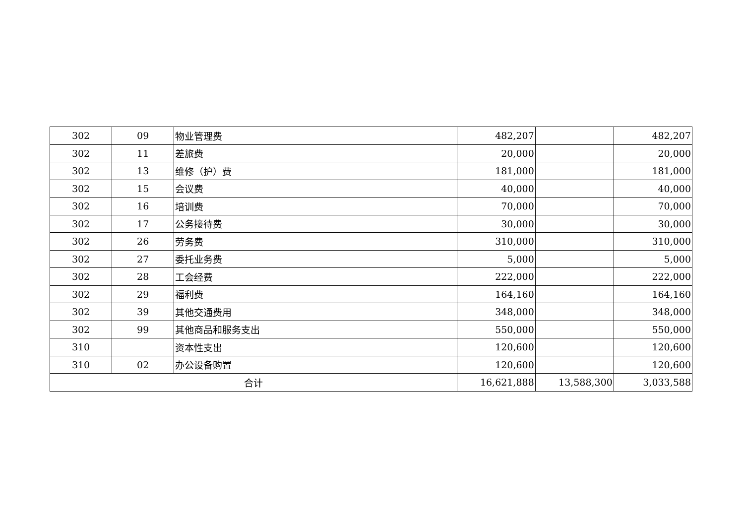| 302 | 09 | 物业管理费 | 482,207 | | 482,207 |
| 302 | 11 | 差旅费 | 20,000 | | 20,000 |
| 302 | 13 | 维修（护）费 | 181,000 | | 181,000 |
| 302 | 15 | 会议费 | 40,000 | | 40,000 |
| 302 | 16 | 培训费 | 70,000 | | 70,000 |
| 302 | 17 | 公务接待费 | 30,000 | | 30,000 |
| 302 | 26 | 劳务费 | 310,000 | | 310,000 |
| 302 | 27 | 委托业务费 | 5,000 | | 5,000 |
| 302 | 28 | 工会经费 | 222,000 | | 222,000 |
| 302 | 29 | 福利费 | 164,160 | | 164,160 |
| 302 | 39 | 其他交通费用 | 348,000 | | 348,000 |
| 302 | 99 | 其他商品和服务支出 | 550,000 | | 550,000 |
| 310 | | 资本性支出 | 120,600 | | 120,600 |
| 310 | 02 | 办公设备购置 | 120,600 | | 120,600 |
| 合计 | | | 16,621,888 | 13,588,300 | 3,033,588 |